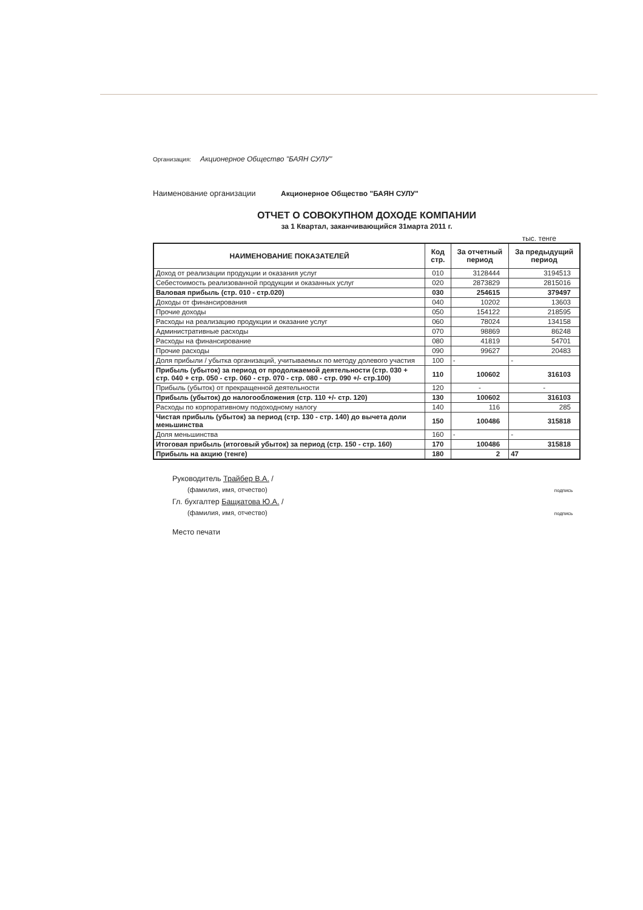Организация: Акционерное Общество "БАЯН СУЛУ"
Наименование организации Акционерное Общество "БАЯН СУЛУ"
ОТЧЕТ О СОВОКУПНОМ ДОХОДЕ КОМПАНИИ
за 1 Квартал, заканчивающийся 31марта 2011 г.
тыс. тенге
| НАИМЕНОВАНИЕ ПОКАЗАТЕЛЕЙ | Код стр. | За отчетный период | За предыдущий период |
| --- | --- | --- | --- |
| Доход от реализации продукции и оказания услуг | 010 | 3128444 | 3194513 |
| Себестоимость реализованной продукции и оказанных услуг | 020 | 2873829 | 2815016 |
| Валовая прибыль (стр. 010 - стр.020) | 030 | 254615 | 379497 |
| Доходы от финансирования | 040 | 10202 | 13603 |
| Прочие доходы | 050 | 154122 | 218595 |
| Расходы на реализацию продукции и оказание услуг | 060 | 78024 | 134158 |
| Административные расходы | 070 | 98869 | 86248 |
| Расходы на финансирование | 080 | 41819 | 54701 |
| Прочие расходы | 090 | 99627 | 20483 |
| Доля прибыли / убытка организаций, учитываемых по методу долевого участия | 100 | - | - |
| Прибыль (убыток) за период от продолжаемой деятельности (стр. 030 + стр. 040 + стр. 050 - стр. 060 - стр. 070 - стр. 080 - стр. 090 +/- стр.100) | 110 | 100602 | 316103 |
| Прибыль (убыток) от прекращенной деятельности | 120 | - | - |
| Прибыль (убыток) до налогообложения (стр. 110 +/- стр. 120) | 130 | 100602 | 316103 |
| Расходы по корпоративному подоходному налогу | 140 | 116 | 285 |
| Чистая прибыль (убыток) за период (стр. 130 - стр. 140) до вычета доли меньшинства | 150 | 100486 | 315818 |
| Доля меньшинства | 160 | - | - |
| Итоговая прибыль (итоговый убыток) за период (стр. 150 - стр. 160) | 170 | 100486 | 315818 |
| Прибыль на акцию (тенге) | 180 | 2 | 47 |
Руководитель Трайбер В.А. /
(фамилия, имя, отчество) подпись
Гл. бухгалтер Бащкатова Ю.А. /
(фамилия, имя, отчество) подпись
Место печати